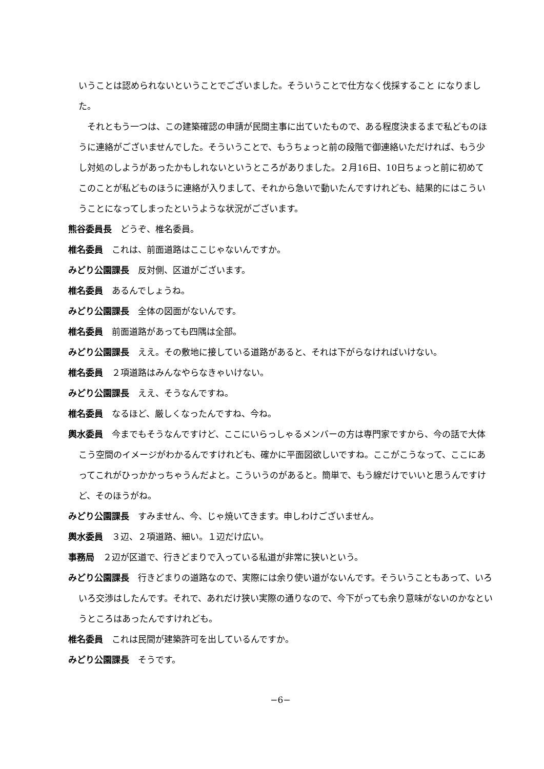いうことは認められないということでございました。そういうことで仕方なく伐採すること になりました。
　それともう一つは、この建築確認の申請が民間主事に出ていたもので、ある程度決まるまで私どものほうに連絡がございませんでした。そういうことで、もうちょっと前の段階で御連絡いただければ、もう少し対処のしようがあったかもしれないというところがありました。２月16日、10日ちょっと前に初めてこのことが私どものほうに連絡が入りまして、それから急いで動いたんですけれども、結果的にはこういうことになってしまったというような状況がございます。
熊谷委員長　どうぞ、椎名委員。
椎名委員　これは、前面道路はここじゃないんですか。
みどり公園課長　反対側、区道がございます。
椎名委員　あるんでしょうね。
みどり公園課長　全体の図面がないんです。
椎名委員　前面道路があっても四隅は全部。
みどり公園課長　ええ。その敷地に接している道路があると、それは下がらなければいけない。
椎名委員　２項道路はみんなやらなきゃいけない。
みどり公園課長　ええ、そうなんですね。
椎名委員　なるほど、厳しくなったんですね、今ね。
輿水委員　今までもそうなんですけど、ここにいらっしゃるメンバーの方は専門家ですから、今の話で大体こう空間のイメージがわかるんですけれども、確かに平面図欲しいですね。ここがこうなって、ここにあってこれがひっかかっちゃうんだよと。こういうのがあると。簡単で、もう線だけでいいと思うんですけど、そのほうがね。
みどり公園課長　すみません、今、じゃ焼いてきます。申しわけございません。
輿水委員　３辺、２項道路、細い。１辺だけ広い。
事務局　２辺が区道で、行きどまりで入っている私道が非常に狭いという。
みどり公園課長　行きどまりの道路なので、実際には余り使い道がないんです。そういうこともあって、いろいろ交渉はしたんです。それで、あれだけ狭い実際の通りなので、今下がっても余り意味がないのかなというところはあったんですけれども。
椎名委員　これは民間が建築許可を出しているんですか。
みどり公園課長　そうです。
−6−